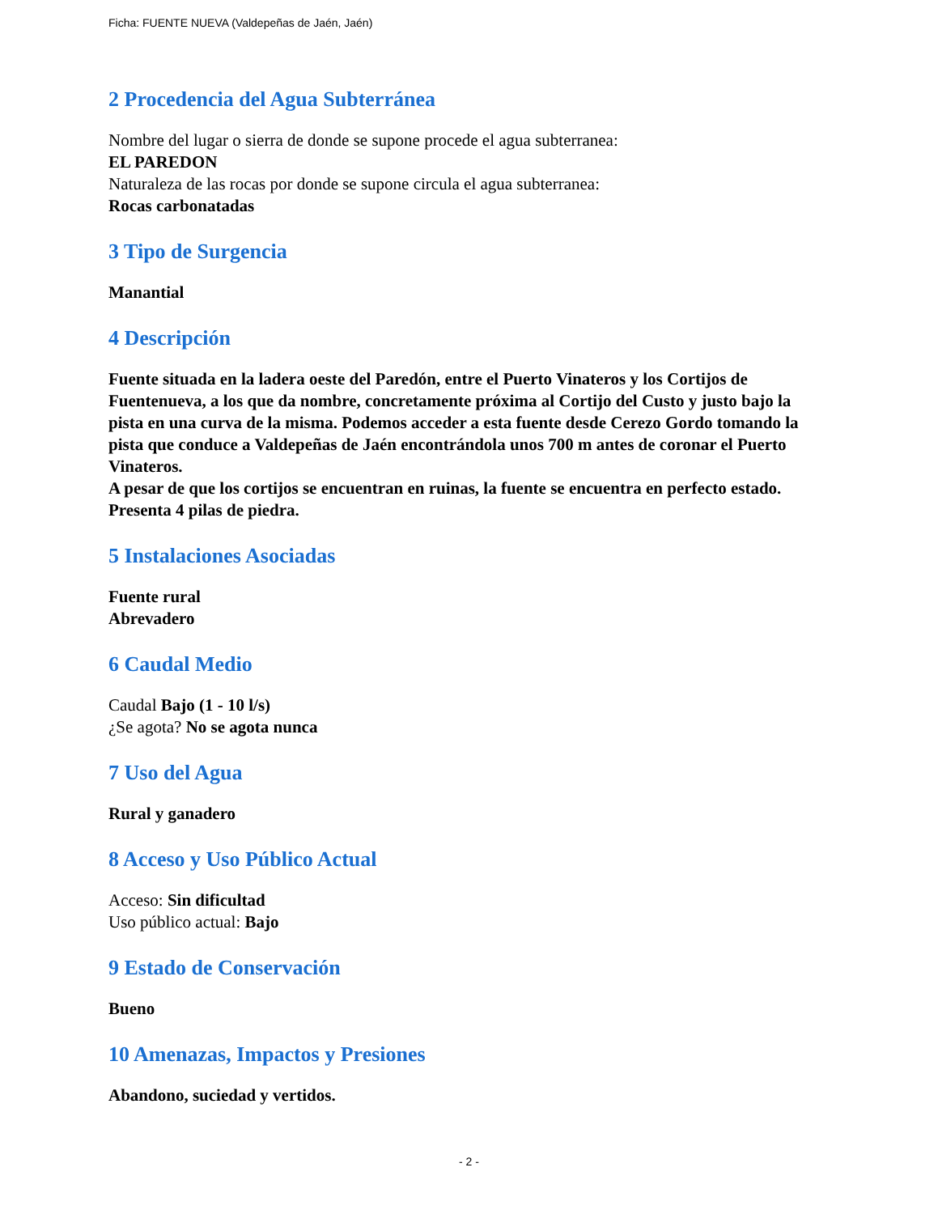Ficha: FUENTE NUEVA (Valdepeñas de Jaén, Jaén)
2 Procedencia del Agua Subterránea
Nombre del lugar o sierra de donde se supone procede el agua subterranea:
EL PAREDON
Naturaleza de las rocas por donde se supone circula el agua subterranea:
Rocas carbonatadas
3 Tipo de Surgencia
Manantial
4 Descripción
Fuente situada en la ladera oeste del Paredón, entre el Puerto Vinateros y los Cortijos de Fuentenueva, a los que da nombre, concretamente próxima al Cortijo del Custo y justo bajo la pista en una curva de la misma. Podemos acceder a esta fuente desde Cerezo Gordo tomando la pista que conduce a Valdepeñas de Jaén encontrándola unos 700 m antes de coronar el Puerto Vinateros.
A pesar de que los cortijos se encuentran en ruinas, la fuente se encuentra en perfecto estado. Presenta 4 pilas de piedra.
5 Instalaciones Asociadas
Fuente rural
Abrevadero
6 Caudal Medio
Caudal Bajo (1 - 10 l/s)
¿Se agota? No se agota nunca
7 Uso del Agua
Rural y ganadero
8 Acceso y Uso Público Actual
Acceso: Sin dificultad
Uso público actual: Bajo
9 Estado de Conservación
Bueno
10 Amenazas, Impactos y Presiones
Abandono, suciedad y vertidos.
- 2 -